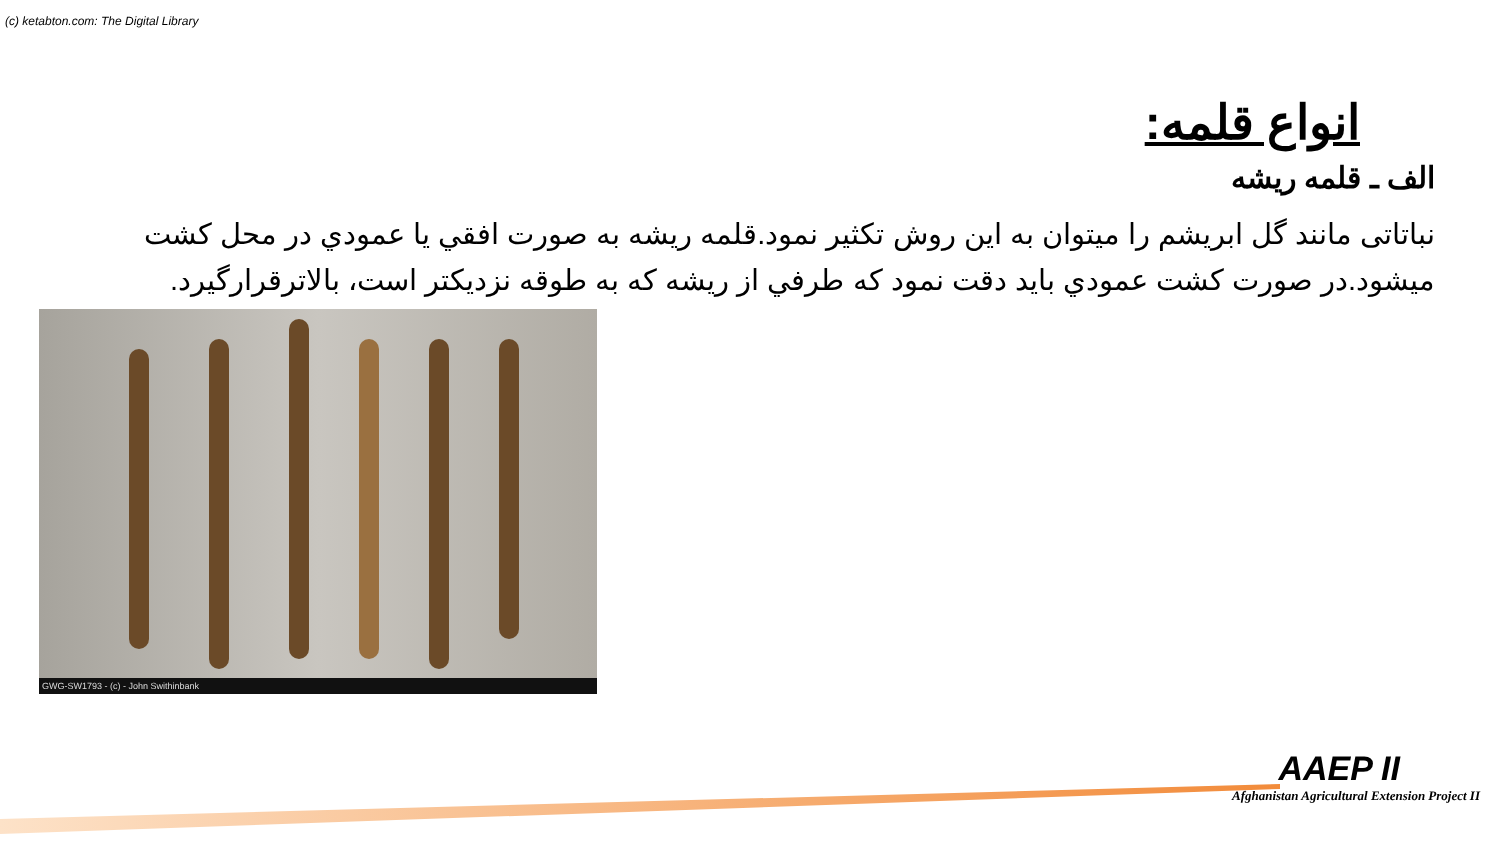(c) ketabton.com: The Digital Library
انواع قلمه:
الف ـ قلمه ريشه
نباتاتی مانند گل ابريشم را ميتوان به اين روش تکثير نمود.قلمه ريشه به صورت افقي يا عمودي در محل کشت ميشود.در صورت کشت عمودي بايد دقت نمود که طرفي از ريشه که به طوقه نزديکتر است، بالاترقرارگيرد.
GWG-SW1793 - (c) - John Swithinbank
AAEP II
Afghanistan Agricultural Extension Project II